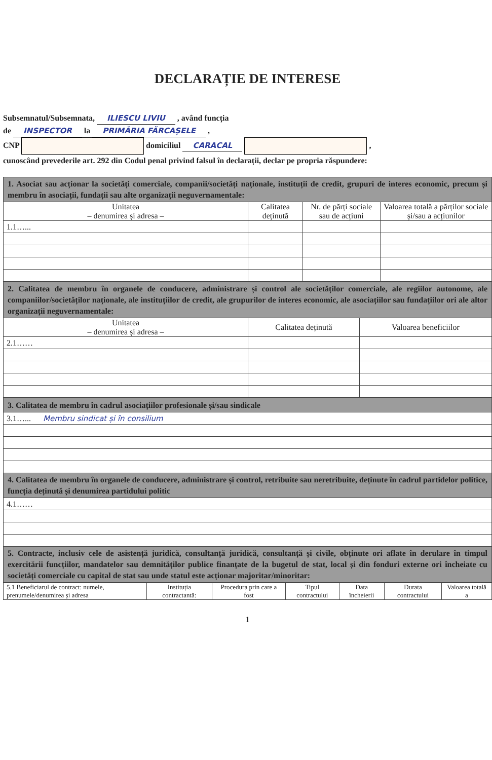DECLARAȚIE DE INTERESE
Subsemnatul/Subsemnata, ILIESCU LIVIU , având funcția
de INSPECTOR la PRIMĂRIA FĂRCAȘELE ,
CNP domiciliul CARACAL ,
cunoscând prevederile art. 292 din Codul penal privind falsul în declarații, declar pe propria răspundere:
| 1. Asociat sau acționar la societăți comerciale, companii/societăți naționale, instituții de credit, grupuri de interes economic, precum și membru în asociații, fundații sau alte organizații neguvernamentale: | | | |
| Unitatea – denumirea și adresa – | Calitatea deținută | Nr. de părți sociale sau de acțiuni | Valoarea totală a părților sociale și/sau a acțiunilor |
| 1.1…... | | | |
| 2. Calitatea de membru în organele de conducere, administrare și control ale societăților comerciale, ale regiilor autonome, ale companiilor/societăților naționale, ale instituțiilor de credit, ale grupurilor de interes economic, ale asociațiilor sau fundațiilor ori ale altor organizații neguvernamentale: | | |
| Unitatea – denumirea și adresa – | Calitatea deținută | Valoarea beneficiilor |
| 2.1…… | | |
| 3. Calitatea de membru în cadrul asociațiilor profesionale și/sau sindicale |
| 3.1…... Membru sindicat și în consilium |
| 4. Calitatea de membru în organele de conducere, administrare și control, retribuite sau neretribuite, deținute în cadrul partidelor politice, funcția deținută și denumirea partidului politic |
| 4.1…… |
| 5. Contracte, inclusiv cele de asistență juridică, consultanță juridică, consultanță și civile, obținute ori aflate în derulare în timpul exercitării funcțiilor, mandatelor sau demnităților publice finanțate de la bugetul de stat, local și din fonduri externe ori încheiate cu societăți comerciale cu capital de stat sau unde statul este acționar majoritar/minoritar: |
| 5.1 Beneficiarul de contract: numele, prenumele/denumirea și adresa | Instituția contractantă: | Procedura prin care a fost | Tipul contractului | Data încheierii | Durata contractului | Valoarea totală a |
| --- | --- | --- | --- | --- | --- | --- |
1